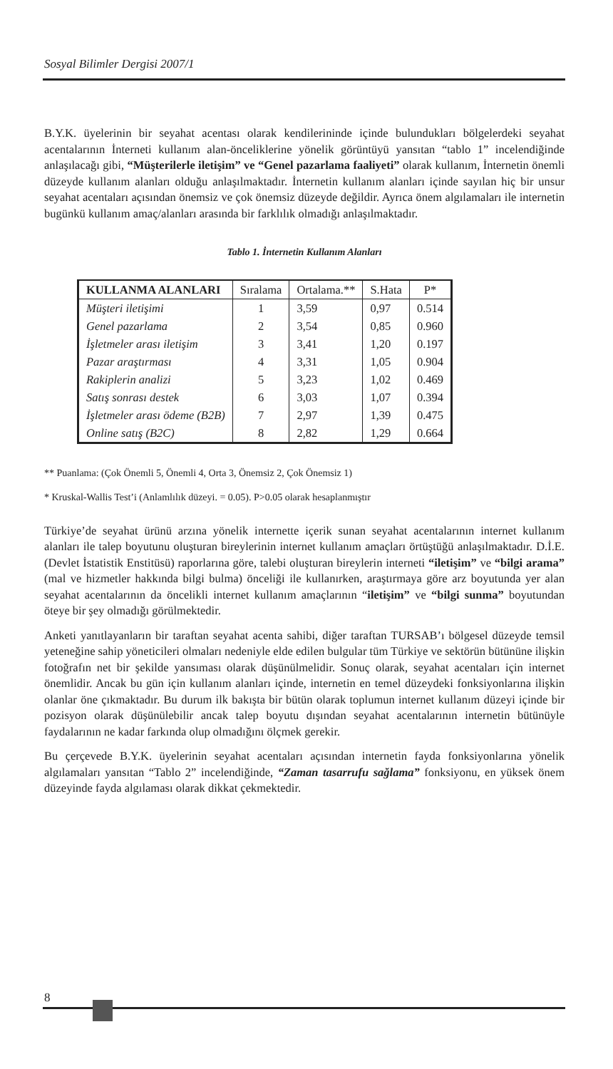Sosyal Bilimler Dergisi 2007/1
B.Y.K. üyelerinin bir seyahat acentası olarak kendilerininde içinde bulundukları bölgelerdeki seyahat acentalarının İnterneti kullanım alan-önceliklerine yönelik görüntüyü yansıtan “tablo 1” incelendiğinde anlaşılacağı gibi, “Müşterilerle iletişim” ve “Genel pazarlama faaliyeti” olarak kullanım, İnternetin önemli düzeyde kullanım alanları olduğu anlaşılmaktadır. İnternetin kullanım alanları içinde sayılan hiç bir unsur seyahat acentaları açısından önemsiz ve çok önemsiz düzeyde değildir. Ayrıca önem algılamaları ile internetin bugünkü kullanım amaç/alanları arasında bir farklılık olmadığı anlaşılmaktadır.
Tablo 1. İnternetin Kullanım Alanları
| KULLANMA ALANLARI | Sıralama | Ortalama.** | S.Hata | P* |
| --- | --- | --- | --- | --- |
| Müşteri iletişimi | 1 | 3,59 | 0,97 | 0.514 |
| Genel pazarlama | 2 | 3,54 | 0,85 | 0.960 |
| İşletmeler arası iletişim | 3 | 3,41 | 1,20 | 0.197 |
| Pazar araştırması | 4 | 3,31 | 1,05 | 0.904 |
| Rakiplerin analizi | 5 | 3,23 | 1,02 | 0.469 |
| Satış sonrası destek | 6 | 3,03 | 1,07 | 0.394 |
| İşletmeler arası ödeme (B2B) | 7 | 2,97 | 1,39 | 0.475 |
| Online satış (B2C) | 8 | 2,82 | 1,29 | 0.664 |
** Puanlama: (Çok Önemli 5, Önemli 4, Orta 3, Önemsiz 2, Çok Önemsiz 1)
* Kruskal-Wallis Test’i (Anlamlılık düzeyi. = 0.05). P>0.05 olarak hesaplanmıştır
Türkiye’de seyahat ürünü arzına yönelik internette içerik sunan seyahat acentalarının internet kullanım alanları ile talep boyutunu oluşturan bireylerinin internet kullanım amaçları örtüştüğü anlaşılmaktadır. D.İ.E. (Devlet İstatistik Enstitüsü) raporlarına göre, talebi oluşturan bireylerin interneti “iletişim” ve “bilgi arama” (mal ve hizmetler hakkında bilgi bulma) önceliği ile kullanırken, araştırmaya göre arz boyutunda yer alan seyahat acentalarının da öncelikli internet kullanım amaçlarının “iletişim” ve “bilgi sunma” boyutundan öteye bir şey olmadığı görülmektedir.
Anketi yanıtlayanların bir taraftan seyahat acenta sahibi, diğer taraftan TURSAB’ı bölgesel düzeyde temsil yeteneğine sahip yöneticileri olmaları nedeniyle elde edilen bulgular tüm Türkiye ve sektörün bütününe ilişkin fotoğrafın net bir şekilde yansıması olarak düşünülmelidir. Sonuç olarak, seyahat acentaları için internet önemlidir. Ancak bu gün için kullanım alanları içinde, internetin en temel düzeydeki fonksiyonlarına ilişkin olanlar öne çıkmaktadır. Bu durum ilk bakışta bir bütün olarak toplumun internet kullanım düzeyi içinde bir pozisyon olarak düşünülebilir ancak talep boyutu dışından seyahat acentalarının internetin bütünüyle faydalarının ne kadar farkında olup olmadığını ölçmek gerekir.
Bu çerçevede B.Y.K. üyelerinin seyahat acentaları açısından internetin fayda fonksiyonlarına yönelik algılamaları yansıtan “Tablo 2” incelendiğinde, “Zaman tasarrufu sağlama” fonksiyonu, en yüksek önem düzeyinde fayda algılaması olarak dikkat çekmektedir.
8